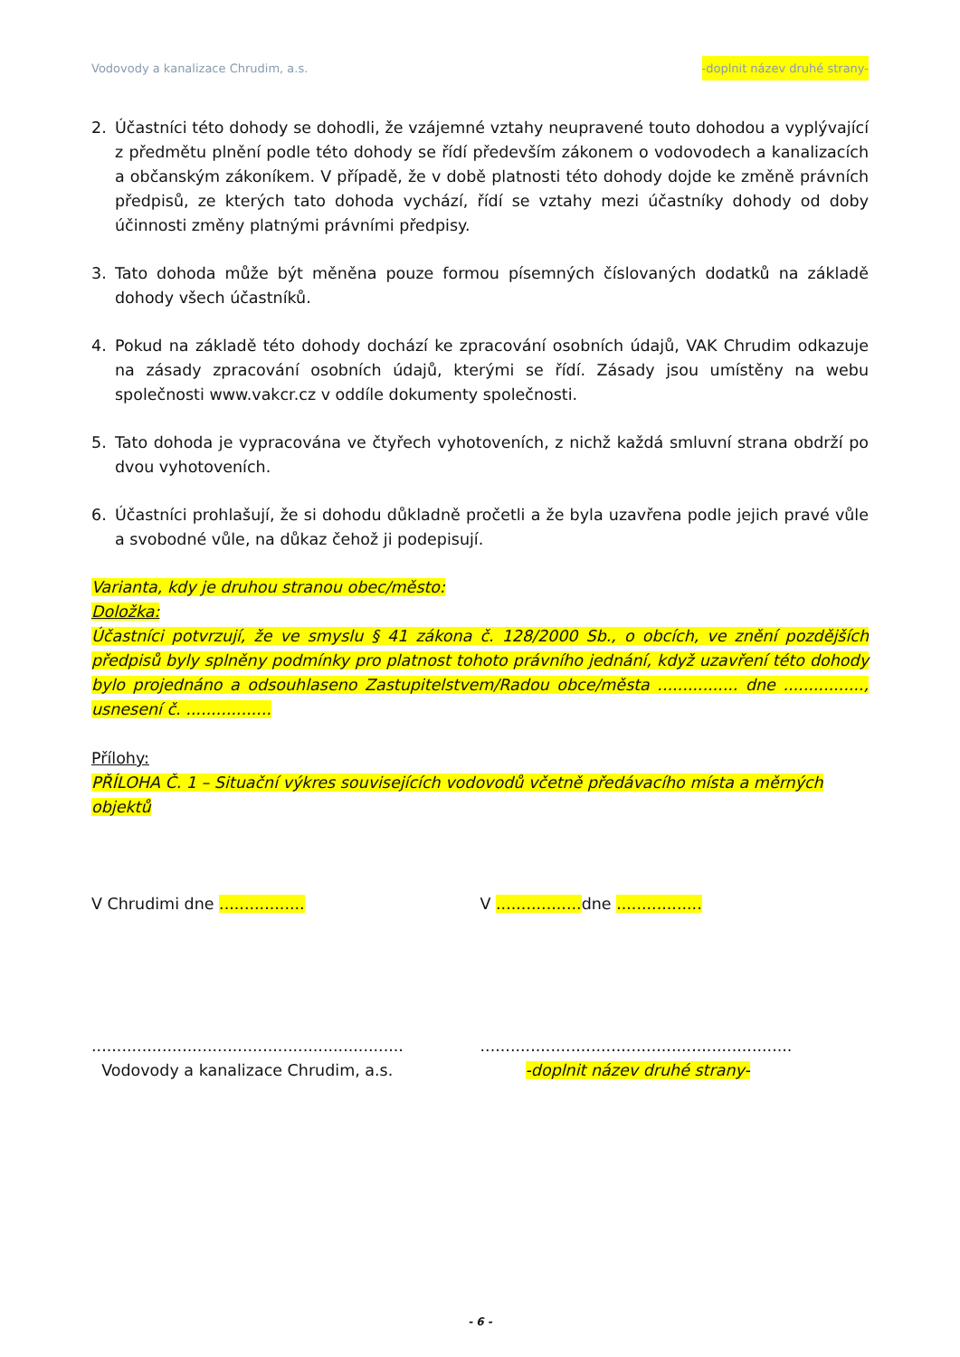Vodovody a kanalizace Chrudim, a.s. -doplnit název druhé strany-
2. Účastníci této dohody se dohodli, že vzájemné vztahy neupravené touto dohodou a vyplývající z předmětu plnění podle této dohody se řídí především zákonem o vodovodech a kanalizacích a občanským zákoníkem. V případě, že v době platnosti této dohody dojde ke změně právních předpisů, ze kterých tato dohoda vychází, řídí se vztahy mezi účastníky dohody od doby účinnosti změny platnými právními předpisy.
3. Tato dohoda může být měněna pouze formou písemných číslovaných dodatků na základě dohody všech účastníků.
4. Pokud na základě této dohody dochází ke zpracování osobních údajů, VAK Chrudim odkazuje na zásady zpracování osobních údajů, kterými se řídí. Zásady jsou umístěny na webu společnosti www.vakcr.cz v oddíle dokumenty společnosti.
5. Tato dohoda je vypracována ve čtyřech vyhotoveních, z nichž každá smluvní strana obdrží po dvou vyhotoveních.
6. Účastníci prohlašují, že si dohodu důkladně pročetli a že byla uzavřena podle jejich pravé vůle a svobodné vůle, na důkaz čehož ji podepisují.
Varianta, kdy je druhou stranou obec/město:
Doložka:
Účastníci potvrzují, že ve smyslu § 41 zákona č. 128/2000 Sb., o obcích, ve znění pozdějších předpisů byly splněny podmínky pro platnost tohoto právního jednání, když uzavření této dohody bylo projednáno a odsouhlaseno Zastupitelstvem/Radou obce/města ................ dne ................, usnesení č. .................
Přílohy:
PŘÍLOHA Č. 1 – Situační výkres souvisejících vodovodů včetně předávacího místa a měrných objektů
V Chrudimi dne ................. V ................. dne .................
..............................................................
Vodovody a kanalizace Chrudim, a.s.
..............................................................
-doplnit název druhé strany-
- 6 -